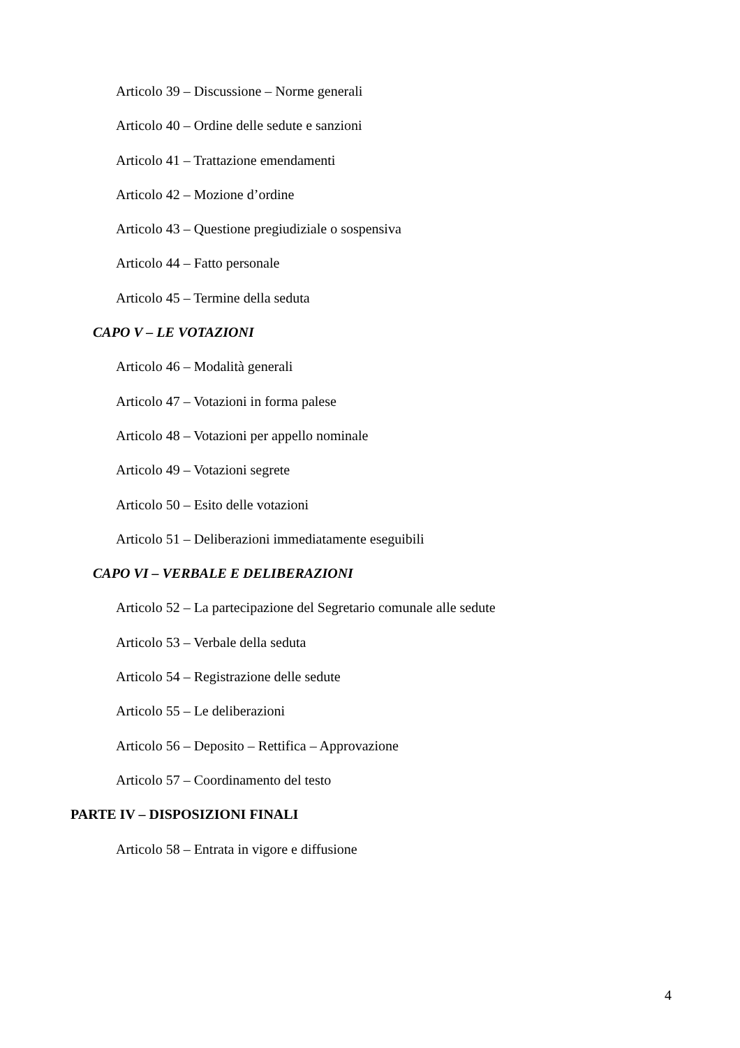Articolo 39 – Discussione – Norme generali
Articolo 40 – Ordine delle sedute e sanzioni
Articolo 41 – Trattazione emendamenti
Articolo 42 – Mozione d’ordine
Articolo 43 – Questione pregiudiziale o sospensiva
Articolo 44 – Fatto personale
Articolo 45 – Termine della seduta
CAPO V – LE VOTAZIONI
Articolo 46 – Modalità generali
Articolo 47 – Votazioni in forma palese
Articolo 48 – Votazioni per appello nominale
Articolo 49 – Votazioni segrete
Articolo 50 – Esito delle votazioni
Articolo 51 – Deliberazioni immediatamente eseguibili
CAPO VI – VERBALE E DELIBERAZIONI
Articolo 52 – La partecipazione del Segretario comunale alle sedute
Articolo 53 – Verbale della seduta
Articolo 54 – Registrazione delle sedute
Articolo 55 – Le deliberazioni
Articolo 56 – Deposito – Rettifica – Approvazione
Articolo 57 – Coordinamento del testo
PARTE IV – DISPOSIZIONI FINALI
Articolo 58 – Entrata in vigore e diffusione
4